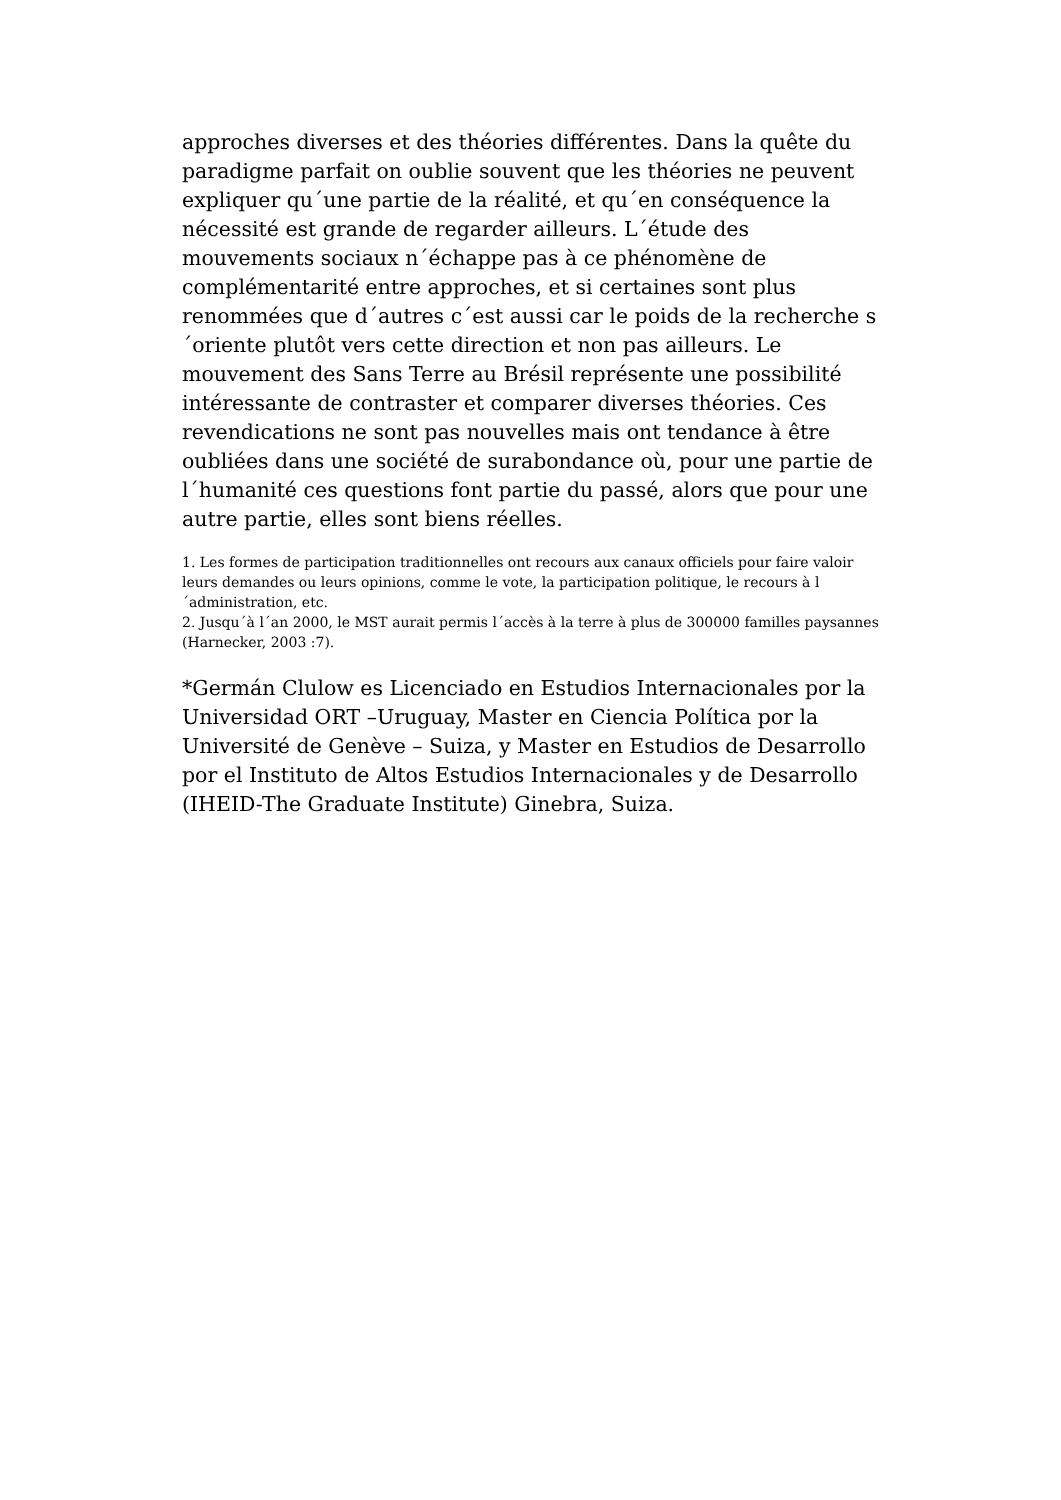approches diverses et des théories différentes. Dans la quête du paradigme parfait on oublie souvent que les théories ne peuvent expliquer qu´une partie de la réalité, et qu´en conséquence la nécessité est grande de regarder ailleurs. L´étude des mouvements sociaux n´échappe pas à ce phénomène de complémentarité entre approches, et si certaines sont plus renommées que d´autres c´est aussi car le poids de la recherche s´oriente plutôt vers cette direction et non pas ailleurs. Le mouvement des Sans Terre au Brésil représente une possibilité intéressante de contraster et comparer diverses théories. Ces revendications ne sont pas nouvelles mais ont tendance à être oubliées dans une société de surabondance où, pour une partie de l´humanité ces questions font partie du passé, alors que pour une autre partie, elles sont biens réelles.
1. Les formes de participation traditionnelles ont recours aux canaux officiels pour faire valoir leurs demandes ou leurs opinions, comme le vote, la participation politique, le recours à l´administration, etc.
2. Jusqu´à l´an 2000, le MST aurait permis l´accès à la terre à plus de 300000 familles paysannes (Harnecker, 2003 :7).
*Germán Clulow es Licenciado en Estudios Internacionales por la Universidad ORT –Uruguay, Master en Ciencia Política por la Université de Genève – Suiza, y Master en Estudios de Desarrollo por el Instituto de Altos Estudios Internacionales y de Desarrollo (IHEID-The Graduate Institute) Ginebra, Suiza.